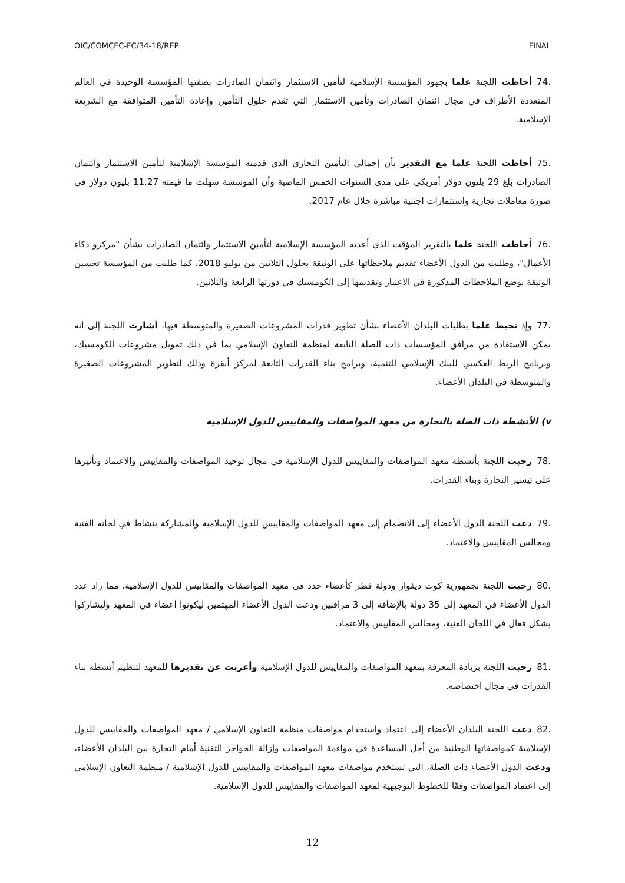OIC/COMCEC-FC/34-18/REP FINAL
.74 أحاطت اللجنة علما بجهود المؤسسة الإسلامية لتأمين الاستثمار وائتمان الصادرات بصفتها المؤسسة الوحيدة في العالم المتعددة الأطراف في مجال ائتمان الصادرات وتأمين الاستثمار التي تقدم حلول التأمين وإعادة التأمين المتوافقة مع الشريعة الإسلامية.
.75 أحاطت اللجنة علما مع التقدير بأن إجمالي التأمين التجاري الذي قدمته المؤسسة الإسلامية لتأمين الاستثمار وائتمان الصادرات بلغ 29 بليون دولار أمريكي على مدى السنوات الخمس الماضية وأن المؤسسة سهلت ما قيمته 11.27 بليون دولار في صورة معاملات تجارية واستثمارات اجنبية مباشرة خلال عام 2017.
.76 أحاطت اللجنة علما بالتقرير المؤقت الذي أعدته المؤسسة الإسلامية لتأمين الاستثمار وائتمان الصادرات بشأن "مركزو ذكاء الأعمال"، وطلبت من الدول الأعضاء تقديم ملاحظاتها على الوثيقة بحلول الثلاثين من يوليو 2018، كما طلبت من المؤسسة تحسين الوثيقة بوضع الملاحظات المذكورة في الاعتبار وتقديمها إلى الكومسيك في دورتها الرابعة والثلاثين.
.77 وإذ تحيط علما بطلبات البلدان الأعضاء بشأن تطوير قدرات المشروعات الصغيرة والمتوسطة فيها، أشارت اللجنة إلى أنه يمكن الاستفادة من مرافق المؤسسات ذات الصلة التابعة لمنظمة التعاون الإسلامي بما في ذلك تمويل مشروعات الكومسيك، وبرنامج الربط العكسي للبنك الإسلامي للتنمية، وبرامج بناء القدرات التابعة لمركز أنقرة وذلك لتطوير المشروعات الصغيرة والمتوسطة في البلدان الأعضاء.
v) الأنشطة ذات الصلة بالتجارة من معهد المواصفات والمقاييس للدول الإسلامية
.78 رحبت اللجنة بأنشطة معهد المواصفات والمقاييس للدول الإسلامية في مجال توحيد المواصفات والمقاييس والاعتماد وتأثيرها على تيسير التجارة وبناء القدرات.
.79 دعت اللجنة الدول الأعضاء إلى الانضمام إلى معهد المواصفات والمقاييس للدول الإسلامية والمشاركة بنشاط في لجانه الفنية ومجالس المقاييس والاعتماد.
.80 رحبت اللجنة بجمهورية كوت ديفوار ودولة قطر كأعضاء جدد في معهد المواصفات والمقاييس للدول الإسلامية، مما زاد عدد الدول الأعضاء في المعهد إلى 35 دولة بالإضافة إلى 3 مراقبين ودعت الدول الأعضاء المهتمين ليكونوا اعضاء في المعهد وليشاركوا بشكل فعال في اللجان الفنية، ومجالس المقاييس والاعتماد.
.81 رحبت اللجنة بزيادة المعرفة بمعهد المواصفات والمقاييس للدول الإسلامية وأعربت عن تقديرها للمعهد لتنظيم أنشطة بناء القدرات في مجال اختصاصه.
.82 دعت اللجنة البلدان الأعضاء إلى اعتماد واستخدام مواصفات منظمة التعاون الإسلامي / معهد المواصفات والمقاييس للدول الإسلامية كمواصفاتها الوطنية من أجل المساعدة في مواءمة المواصفات وإزالة الحواجز التقنية أمام التجارة بين البلدان الأعضاء، ودعت الدول الأعضاء ذات الصلة، التي تستخدم مواصفات معهد المواصفات والمقاييس للدول الإسلامية / منظمة التعاون الإسلامي إلى اعتماد المواصفات وفقًا للخطوط التوجيهية لمعهد المواصفات والمقاييس للدول الإسلامية.
12